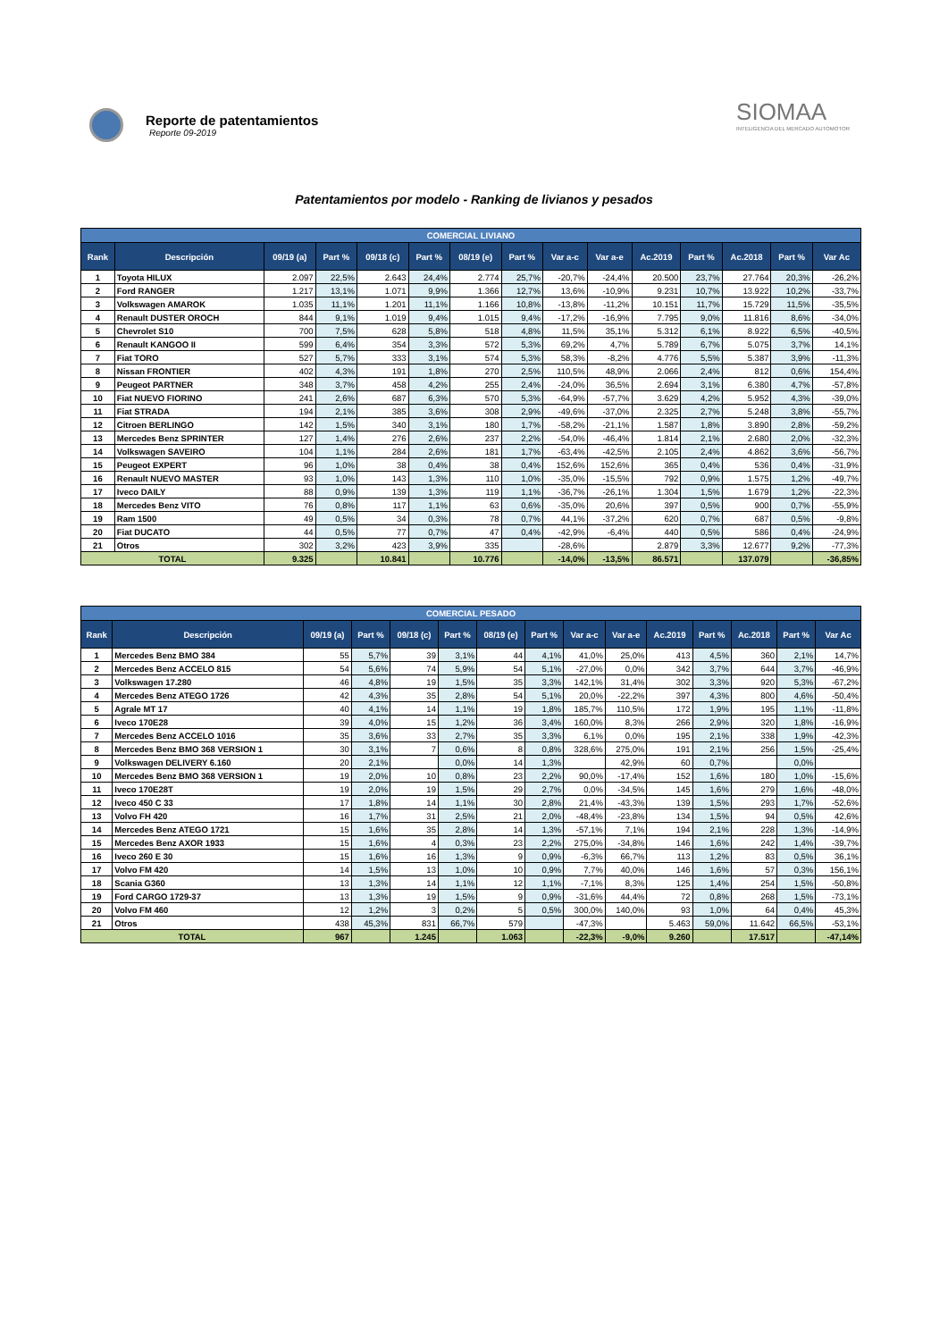Reporte de patentamientos
Reporte 09-2019
SIOMAA
INTELIGENCIA DEL MERCADO AUTOMOTOR
Patentamientos por modelo - Ranking de livianos y pesados
| COMERCIAL LIVIANO | | | | | | | | | | | | | | |
| --- | --- | --- | --- | --- | --- | --- | --- | --- | --- | --- | --- | --- | --- | --- |
| Rank | Descripción | 09/19 (a) | Part % | 09/18 (c) | Part % | 08/19 (e) | Part % | Var a-c | Var a-e | Ac.2019 | Part % | Ac.2018 | Part % | Var Ac |
| 1 | Toyota HILUX | 2.097 | 22,5% | 2.643 | 24,4% | 2.774 | 25,7% | -20,7% | -24,4% | 20.500 | 23,7% | 27.764 | 20,3% | -26,2% |
| 2 | Ford RANGER | 1.217 | 13,1% | 1.071 | 9,9% | 1.366 | 12,7% | 13,6% | -10,9% | 9.231 | 10,7% | 13.922 | 10,2% | -33,7% |
| 3 | Volkswagen AMAROK | 1.035 | 11,1% | 1.201 | 11,1% | 1.166 | 10,8% | -13,8% | -11,2% | 10.151 | 11,7% | 15.729 | 11,5% | -35,5% |
| 4 | Renault DUSTER OROCH | 844 | 9,1% | 1.019 | 9,4% | 1.015 | 9,4% | -17,2% | -16,9% | 7.795 | 9,0% | 11.816 | 8,6% | -34,0% |
| 5 | Chevrolet S10 | 700 | 7,5% | 628 | 5,8% | 518 | 4,8% | 11,5% | 35,1% | 5.312 | 6,1% | 8.922 | 6,5% | -40,5% |
| 6 | Renault KANGOO II | 599 | 6,4% | 354 | 3,3% | 572 | 5,3% | 69,2% | 4,7% | 5.789 | 6,7% | 5.075 | 3,7% | 14,1% |
| 7 | Fiat TORO | 527 | 5,7% | 333 | 3,1% | 574 | 5,3% | 58,3% | -8,2% | 4.776 | 5,5% | 5.387 | 3,9% | -11,3% |
| 8 | Nissan FRONTIER | 402 | 4,3% | 191 | 1,8% | 270 | 2,5% | 110,5% | 48,9% | 2.066 | 2,4% | 812 | 0,6% | 154,4% |
| 9 | Peugeot PARTNER | 348 | 3,7% | 458 | 4,2% | 255 | 2,4% | -24,0% | 36,5% | 2.694 | 3,1% | 6.380 | 4,7% | -57,8% |
| 10 | Fiat NUEVO FIORINO | 241 | 2,6% | 687 | 6,3% | 570 | 5,3% | -64,9% | -57,7% | 3.629 | 4,2% | 5.952 | 4,3% | -39,0% |
| 11 | Fiat STRADA | 194 | 2,1% | 385 | 3,6% | 308 | 2,9% | -49,6% | -37,0% | 2.325 | 2,7% | 5.248 | 3,8% | -55,7% |
| 12 | Citroen BERLINGO | 142 | 1,5% | 340 | 3,1% | 180 | 1,7% | -58,2% | -21,1% | 1.587 | 1,8% | 3.890 | 2,8% | -59,2% |
| 13 | Mercedes Benz SPRINTER | 127 | 1,4% | 276 | 2,6% | 237 | 2,2% | -54,0% | -46,4% | 1.814 | 2,1% | 2.680 | 2,0% | -32,3% |
| 14 | Volkswagen SAVEIRO | 104 | 1,1% | 284 | 2,6% | 181 | 1,7% | -63,4% | -42,5% | 2.105 | 2,4% | 4.862 | 3,6% | -56,7% |
| 15 | Peugeot EXPERT | 96 | 1,0% | 38 | 0,4% | 38 | 0,4% | 152,6% | 152,6% | 365 | 0,4% | 536 | 0,4% | -31,9% |
| 16 | Renault NUEVO MASTER | 93 | 1,0% | 143 | 1,3% | 110 | 1,0% | -35,0% | -15,5% | 792 | 0,9% | 1.575 | 1,2% | -49,7% |
| 17 | Iveco DAILY | 88 | 0,9% | 139 | 1,3% | 119 | 1,1% | -36,7% | -26,1% | 1.304 | 1,5% | 1.679 | 1,2% | -22,3% |
| 18 | Mercedes Benz VITO | 76 | 0,8% | 117 | 1,1% | 63 | 0,6% | -35,0% | 20,6% | 397 | 0,5% | 900 | 0,7% | -55,9% |
| 19 | Ram 1500 | 49 | 0,5% | 34 | 0,3% | 78 | 0,7% | 44,1% | -37,2% | 620 | 0,7% | 687 | 0,5% | -9,8% |
| 20 | Fiat DUCATO | 44 | 0,5% | 77 | 0,7% | 47 | 0,4% | -42,9% | -6,4% | 440 | 0,5% | 586 | 0,4% | -24,9% |
| 21 | Otros | 302 | 3,2% | 423 | 3,9% | 335 | | -28,6% | | 2.879 | 3,3% | 12.677 | 9,2% | -77,3% |
| TOTAL | | 9.325 | | 10.841 | | 10.776 | | -14,0% | -13,5% | 86.571 | | 137.079 | | -36,85% |
| COMERCIAL PESADO | | | | | | | | | | | | | | |
| --- | --- | --- | --- | --- | --- | --- | --- | --- | --- | --- | --- | --- | --- | --- |
| Rank | Descripción | 09/19 (a) | Part % | 09/18 (c) | Part % | 08/19 (e) | Part % | Var a-c | Var a-e | Ac.2019 | Part % | Ac.2018 | Part % | Var Ac |
| 1 | Mercedes Benz BMO 384 | 55 | 5,7% | 39 | 3,1% | 44 | 4,1% | 41,0% | 25,0% | 413 | 4,5% | 360 | 2,1% | 14,7% |
| 2 | Mercedes Benz ACCELO 815 | 54 | 5,6% | 74 | 5,9% | 54 | 5,1% | -27,0% | 0,0% | 342 | 3,7% | 644 | 3,7% | -46,9% |
| 3 | Volkswagen 17.280 | 46 | 4,8% | 19 | 1,5% | 35 | 3,3% | 142,1% | 31,4% | 302 | 3,3% | 920 | 5,3% | -67,2% |
| 4 | Mercedes Benz ATEGO 1726 | 42 | 4,3% | 35 | 2,8% | 54 | 5,1% | 20,0% | -22,2% | 397 | 4,3% | 800 | 4,6% | -50,4% |
| 5 | Agrale MT 17 | 40 | 4,1% | 14 | 1,1% | 19 | 1,8% | 185,7% | 110,5% | 172 | 1,9% | 195 | 1,1% | -11,8% |
| 6 | Iveco 170E28 | 39 | 4,0% | 15 | 1,2% | 36 | 3,4% | 160,0% | 8,3% | 266 | 2,9% | 320 | 1,8% | -16,9% |
| 7 | Mercedes Benz ACCELO 1016 | 35 | 3,6% | 33 | 2,7% | 35 | 3,3% | 6,1% | 0,0% | 195 | 2,1% | 338 | 1,9% | -42,3% |
| 8 | Mercedes Benz BMO 368 VERSION 1 | 30 | 3,1% | 7 | 0,6% | 8 | 0,8% | 328,6% | 275,0% | 191 | 2,1% | 256 | 1,5% | -25,4% |
| 9 | Volkswagen DELIVERY 6.160 | 20 | 2,1% | | 0,0% | 14 | 1,3% | | 42,9% | 60 | 0,7% | | 0,0% | |
| 10 | Mercedes Benz BMO 368 VERSION 1 | 19 | 2,0% | 10 | 0,8% | 23 | 2,2% | 90,0% | -17,4% | 152 | 1,6% | 180 | 1,0% | -15,6% |
| 11 | Iveco 170E28T | 19 | 2,0% | 19 | 1,5% | 29 | 2,7% | 0,0% | -34,5% | 145 | 1,6% | 279 | 1,6% | -48,0% |
| 12 | Iveco 450 C 33 | 17 | 1,8% | 14 | 1,1% | 30 | 2,8% | 21,4% | -43,3% | 139 | 1,5% | 293 | 1,7% | -52,6% |
| 13 | Volvo FH 420 | 16 | 1,7% | 31 | 2,5% | 21 | 2,0% | -48,4% | -23,8% | 134 | 1,5% | 94 | 0,5% | 42,6% |
| 14 | Mercedes Benz ATEGO 1721 | 15 | 1,6% | 35 | 2,8% | 14 | 1,3% | -57,1% | 7,1% | 194 | 2,1% | 228 | 1,3% | -14,9% |
| 15 | Mercedes Benz AXOR 1933 | 15 | 1,6% | 4 | 0,3% | 23 | 2,2% | 275,0% | -34,8% | 146 | 1,6% | 242 | 1,4% | -39,7% |
| 16 | Iveco 260 E 30 | 15 | 1,6% | 16 | 1,3% | 9 | 0,9% | -6,3% | 66,7% | 113 | 1,2% | 83 | 0,5% | 36,1% |
| 17 | Volvo FM 420 | 14 | 1,5% | 13 | 1,0% | 10 | 0,9% | 7,7% | 40,0% | 146 | 1,6% | 57 | 0,3% | 156,1% |
| 18 | Scania G360 | 13 | 1,3% | 14 | 1,1% | 12 | 1,1% | -7,1% | 8,3% | 125 | 1,4% | 254 | 1,5% | -50,8% |
| 19 | Ford CARGO 1729-37 | 13 | 1,3% | 19 | 1,5% | 9 | 0,9% | -31,6% | 44,4% | 72 | 0,8% | 268 | 1,5% | -73,1% |
| 20 | Volvo FM 460 | 12 | 1,2% | 3 | 0,2% | 5 | 0,5% | 300,0% | 140,0% | 93 | 1,0% | 64 | 0,4% | 45,3% |
| 21 | Otros | 438 | 45,3% | 831 | 66,7% | 579 | | -47,3% | | 5.463 | 59,0% | 11.642 | 66,5% | -53,1% |
| TOTAL | | 967 | | 1.245 | | 1.063 | | -22,3% | -9,0% | 9.260 | | 17.517 | | -47,14% |